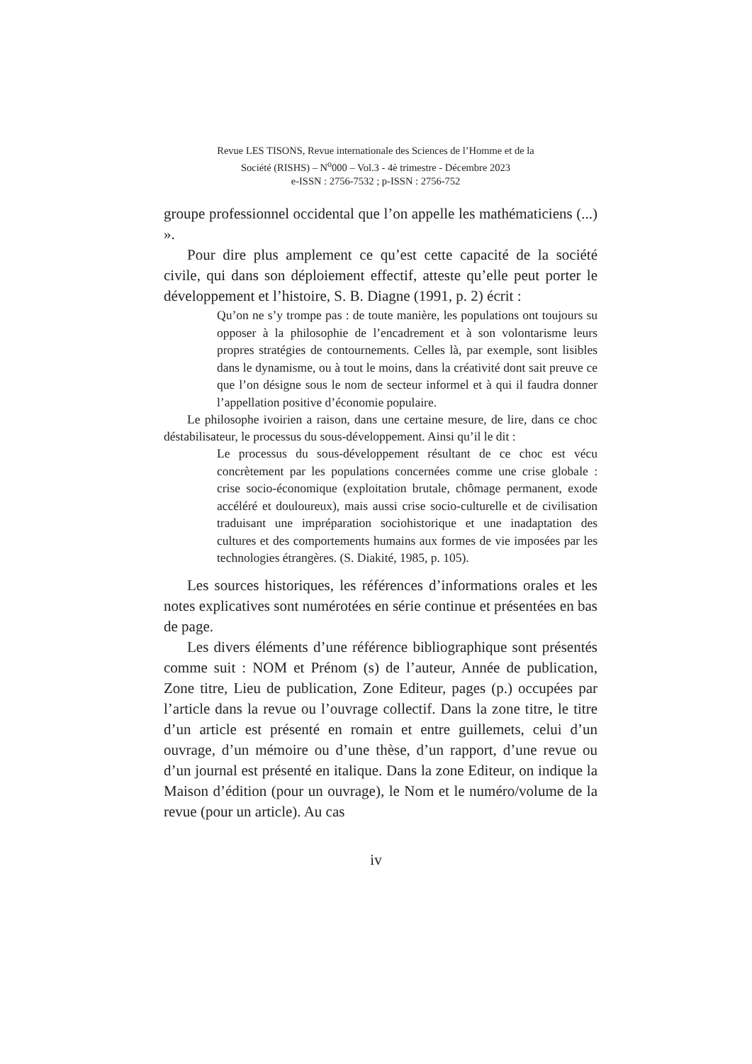Revue LES TISONS, Revue internationale des Sciences de l’Homme et de la
Société (RISHS) – N<sup>o</sup>000 – Vol.3 - 4è trimestre - Décembre 2023
e-ISSN : 2756-7532 ; p-ISSN : 2756-752
groupe professionnel occidental que l’on appelle les mathématiciens (...) ».
Pour dire plus amplement ce qu’est cette capacité de la société civile, qui dans son déploiement effectif, atteste qu’elle peut porter le développement et l’histoire, S. B. Diagne (1991, p. 2) écrit :
Qu’on ne s’y trompe pas : de toute manière, les populations ont toujours su opposer à la philosophie de l’encadrement et à son volontarisme leurs propres stratégies de contournements. Celles là, par exemple, sont lisibles dans le dynamisme, ou à tout le moins, dans la créativité dont sait preuve ce que l’on désigne sous le nom de secteur informel et à qui il faudra donner l’appellation positive d’économie populaire.
Le philosophe ivoirien a raison, dans une certaine mesure, de lire, dans ce choc déstabilisateur, le processus du sous-développement. Ainsi qu’il le dit :
Le processus du sous-développement résultant de ce choc est vécu concrètement par les populations concernées comme une crise globale : crise socio-économique (exploitation brutale, chômage permanent, exode accéléré et douloureux), mais aussi crise socio-culturelle et de civilisation traduisant une impréparation sociohistorique et une inadaptation des cultures et des comportements humains aux formes de vie imposées par les technologies étrangères. (S. Diakité, 1985, p. 105).
Les sources historiques, les références d’informations orales et les notes explicatives sont numérotées en série continue et présentées en bas de page.
Les divers éléments d’une référence bibliographique sont présentés comme suit : NOM et Prénom (s) de l’auteur, Année de publication, Zone titre, Lieu de publication, Zone Editeur, pages (p.) occupées par l’article dans la revue ou l’ouvrage collectif. Dans la zone titre, le titre d’un article est présenté en romain et entre guillemets, celui d’un ouvrage, d’un mémoire ou d’une thèse, d’un rapport, d’une revue ou d’un journal est présenté en italique. Dans la zone Editeur, on indique la Maison d’édition (pour un ouvrage), le Nom et le numéro/volume de la revue (pour un article). Au cas
iv